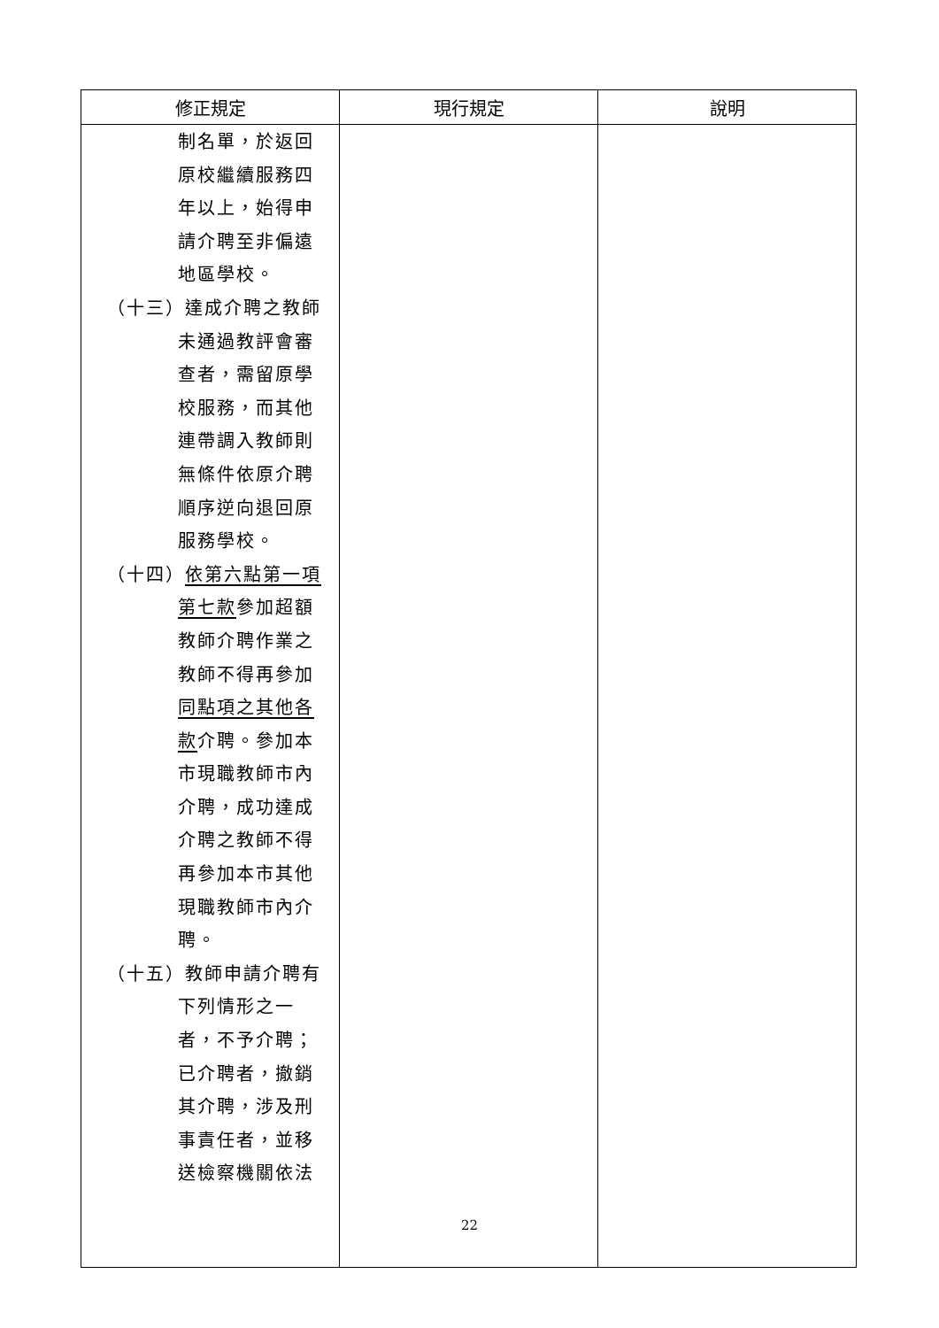| 修正規定 | 現行規定 | 說明 |
| --- | --- | --- |
| 制名單，於返回 原校繼續服務四 年以上，始得申 請介聘至非偏遠 地區學校。 （十三）達成介聘之教師 未通過教評會審 查者，需留原學 校服務，而其他 連帶調入教師則 無條件依原介聘 順序逆向退回原 服務學校。 （十四） 依第六點第一項 第七款 參加超額 教師介聘作業之 教師不得再參加 同點項之其他各 款 介聘。參加本 市現職教師市內 介聘，成功達成 介聘之教師不得 再參加本市其他 現職教師市內介 聘。 （十五）教師申請介聘有 下列情形之一 者，不予介聘； 已介聘者，撤銷 其介聘，涉及刑 事責任者，並移 送檢察機關依法 | | |
22